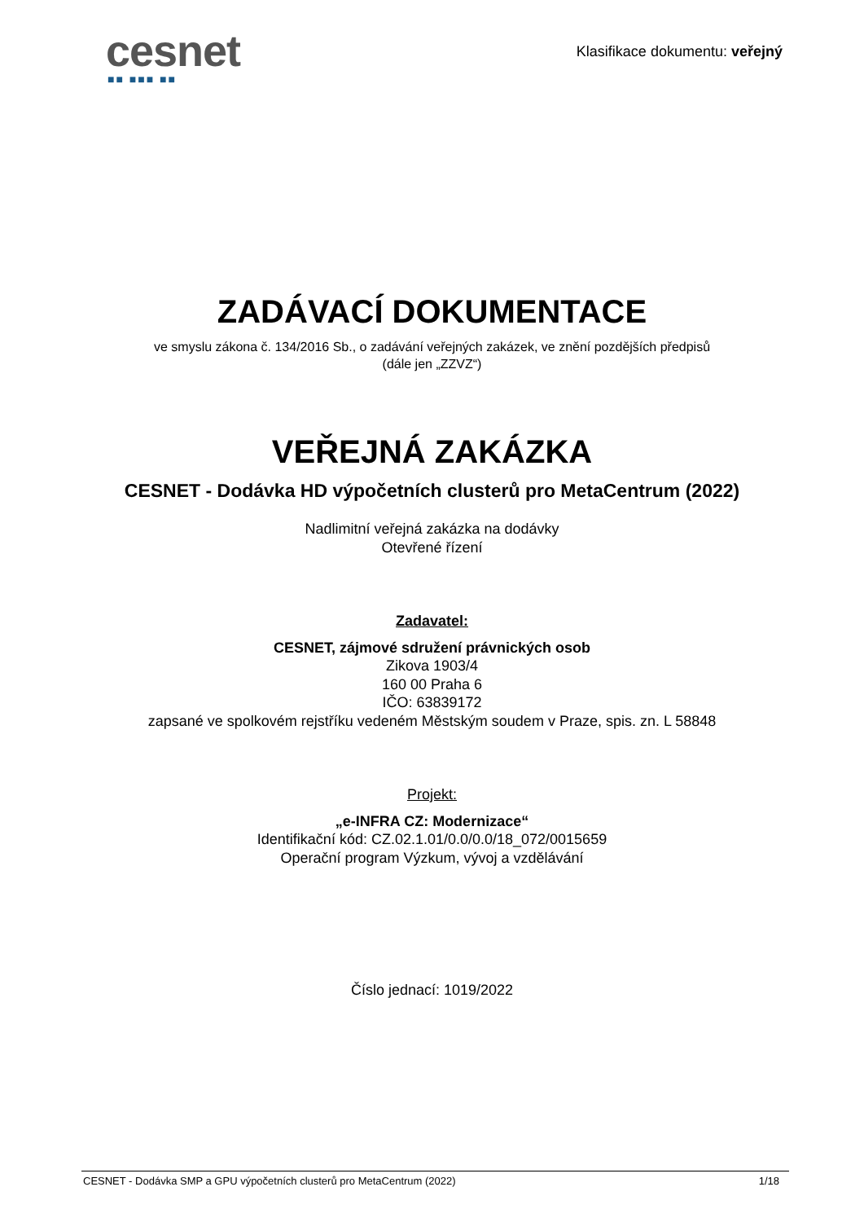cesnet
■■ ■■■ ■■
Klasifikace dokumentu: veřejný
ZADÁVACÍ DOKUMENTACE
ve smyslu zákona č. 134/2016 Sb., o zadávání veřejných zakázek, ve znění pozdějších předpisů
(dále jen „ZZVZ“)
VEŘEJNÁ ZAKÁZKA
CESNET - Dodávka HD výpočetních clusterů pro MetaCentrum (2022)
Nadlimitní veřejná zakázka na dodávky
Otevřené řízení
Zadavatel:
CESNET, zájmové sdružení právnických osob
Zikova 1903/4
160 00 Praha 6
IČO: 63839172
zapsané ve spolkovém rejstříku vedeném Městským soudem v Praze, spis. zn. L 58848
Projekt:
„e-INFRA CZ: Modernizace“
Identifikační kód: CZ.02.1.01/0.0/0.0/18_072/0015659
Operační program Výzkum, vývoj a vzdělávání
Číslo jednací: 1019/2022
CESNET - Dodávka SMP a GPU výpočetních clusterů pro MetaCentrum (2022) 1/18